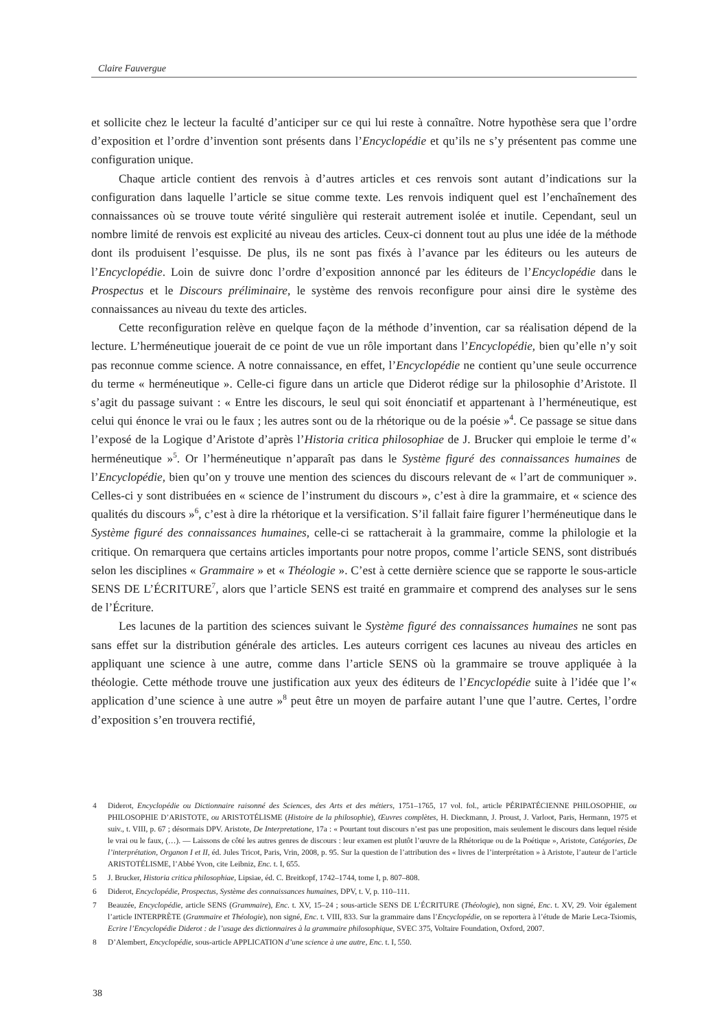Claire Fauvergue
et sollicite chez le lecteur la faculté d’anticiper sur ce qui lui reste à connaître. Notre hypothèse sera que l’ordre d’exposition et l’ordre d’invention sont présents dans l’Encyclopédie et qu’ils ne s’y présentent pas comme une configuration unique.
Chaque article contient des renvois à d’autres articles et ces renvois sont autant d’indications sur la configuration dans laquelle l’article se situe comme texte. Les renvois indiquent quel est l’enchaînement des connaissances où se trouve toute vérité singulière qui resterait autrement isolée et inutile. Cependant, seul un nombre limité de renvois est explicité au niveau des articles. Ceux-ci donnent tout au plus une idée de la méthode dont ils produisent l’esquisse. De plus, ils ne sont pas fixés à l’avance par les éditeurs ou les auteurs de l’Encyclopédie. Loin de suivre donc l’ordre d’exposition annoncé par les éditeurs de l’Encyclopédie dans le Prospectus et le Discours préliminaire, le système des renvois reconfigure pour ainsi dire le système des connaissances au niveau du texte des articles.
Cette reconfiguration relève en quelque façon de la méthode d’invention, car sa réalisation dépend de la lecture. L’herméneutique jouerait de ce point de vue un rôle important dans l’Encyclopédie, bien qu’elle n’y soit pas reconnue comme science. A notre connaissance, en effet, l’Encyclopédie ne contient qu’une seule occurrence du terme « herméneutique ». Celle-ci figure dans un article que Diderot rédige sur la philosophie d’Aristote. Il s’agit du passage suivant : « Entre les discours, le seul qui soit énonciatif et appartenant à l’herméneutique, est celui qui énonce le vrai ou le faux ; les autres sont ou de la rhétorique ou de la poésie »<sup>4</sup>. Ce passage se situe dans l’exposé de la Logique d’Aristote d’après l’Historia critica philosophiae de J. Brucker qui emploie le terme d’« herméneutique »<sup>5</sup>. Or l’herméneutique n’apparaît pas dans le Système figuré des connaissances humaines de l’Encyclopédie, bien qu’on y trouve une mention des sciences du discours relevant de « l’art de communiquer ». Celles-ci y sont distribuées en « science de l’instrument du discours », c’est à dire la grammaire, et « science des qualités du discours »<sup>6</sup>, c’est à dire la rhétorique et la versification. S’il fallait faire figurer l’herméneutique dans le Système figuré des connaissances humaines, celle-ci se rattacherait à la grammaire, comme la philologie et la critique. On remarquera que certains articles importants pour notre propos, comme l’article SENS, sont distribués selon les disciplines « Grammaire » et « Théologie ». C’est à cette dernière science que se rapporte le sous-article SENS DE L’ÉCRITURE<sup>7</sup>, alors que l’article SENS est traité en grammaire et comprend des analyses sur le sens de l’Écriture.
Les lacunes de la partition des sciences suivant le Système figuré des connaissances humaines ne sont pas sans effet sur la distribution générale des articles. Les auteurs corrigent ces lacunes au niveau des articles en appliquant une science à une autre, comme dans l’article SENS où la grammaire se trouve appliquée à la théologie. Cette méthode trouve une justification aux yeux des éditeurs de l’Encyclopédie suite à l’idée que l’« application d’une science à une autre »<sup>8</sup> peut être un moyen de parfaire autant l’une que l’autre. Certes, l’ordre d’exposition s’en trouvera rectifié,
4 Diderot, Encyclopédie ou Dictionnaire raisonné des Sciences, des Arts et des métiers, 1751–1765, 17 vol. fol., article PÉRIPATÉCIENNE PHILOSOPHIE, ou PHILOSOPHIE D’ARISTOTE, ou ARISTOTÉLISME (Histoire de la philosophie), Œuvres complètes, H. Dieckmann, J. Proust, J. Varloot, Paris, Hermann, 1975 et suiv., t. VIII, p. 67 ; désormais DPV. Aristote, De Interpretatione, 17a : « Pourtant tout discours n’est pas une proposition, mais seulement le discours dans lequel réside le vrai ou le faux, (…). — Laissons de côté les autres genres de discours : leur examen est plutôt l’œuvre de la Rhétorique ou de la Poétique », Aristote, Catégories, De l’interprétation, Organon I et II, éd. Jules Tricot, Paris, Vrin, 2008, p. 95. Sur la question de l’attribution des « livres de l’interprétation » à Aristote, l’auteur de l’article ARISTOTÉLISME, l’Abbé Yvon, cite Leibniz, Enc. t. I, 655.
5 J. Brucker, Historia critica philosophiae, Lipsiae, éd. C. Breitkopf, 1742–1744, tome I, p. 807–808.
6 Diderot, Encyclopédie, Prospectus, Système des connaissances humaines, DPV, t. V, p. 110–111.
7 Beauzée, Encyclopédie, article SENS (Grammaire), Enc. t. XV, 15–24 ; sous-article SENS DE L’ÉCRITURE (Théologie), non signé, Enc. t. XV, 29. Voir également l’article INTERPRÈTE (Grammaire et Théologie), non signé, Enc. t. VIII, 833. Sur la grammaire dans l’Encyclopédie, on se reportera à l’étude de Marie Leca-Tsiomis, Ecrire l’Encyclopédie Diderot : de l’usage des dictionnaires à la grammaire philosophique, SVEC 375, Voltaire Foundation, Oxford, 2007.
8 D’Alembert, Encyclopédie, sous-article APPLICATION d’une science à une autre, Enc. t. I, 550.
38